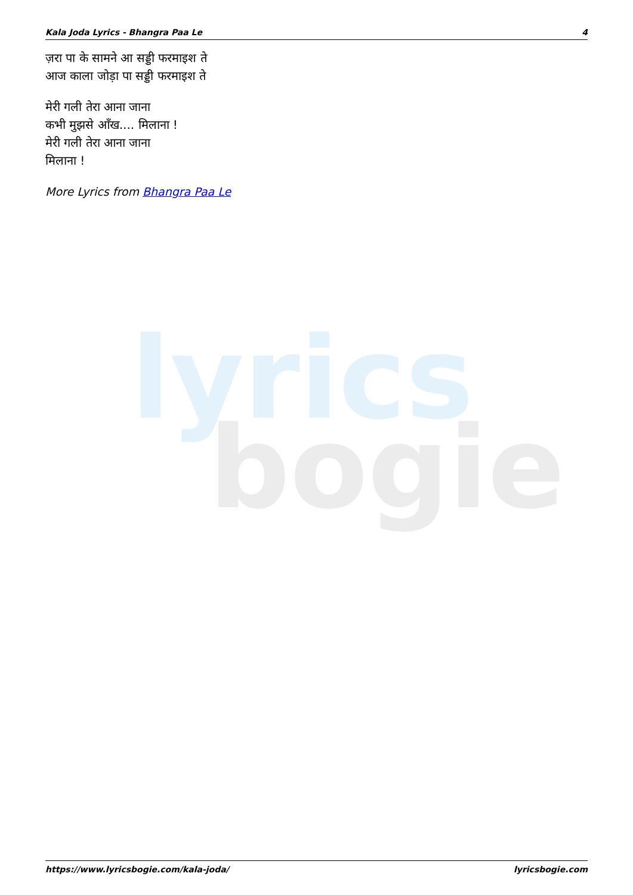Kala Joda Lyrics - Bhangra Paa Le 4
lyrics
bogie
ज़रा पा के सामने आ सड्डी फरमाइश ते
आज काला जोड़ा पा सड्डी फरमाइश ते
मेरी गली तेरा आना जाना
कभी मुझसे आँख.... मिलाना !
मेरी गली तेरा आना जाना
मिलाना !
More Lyrics from Bhangra Paa Le
https://www.lyricsbogie.com/kala-joda/ lyricsbogie.com